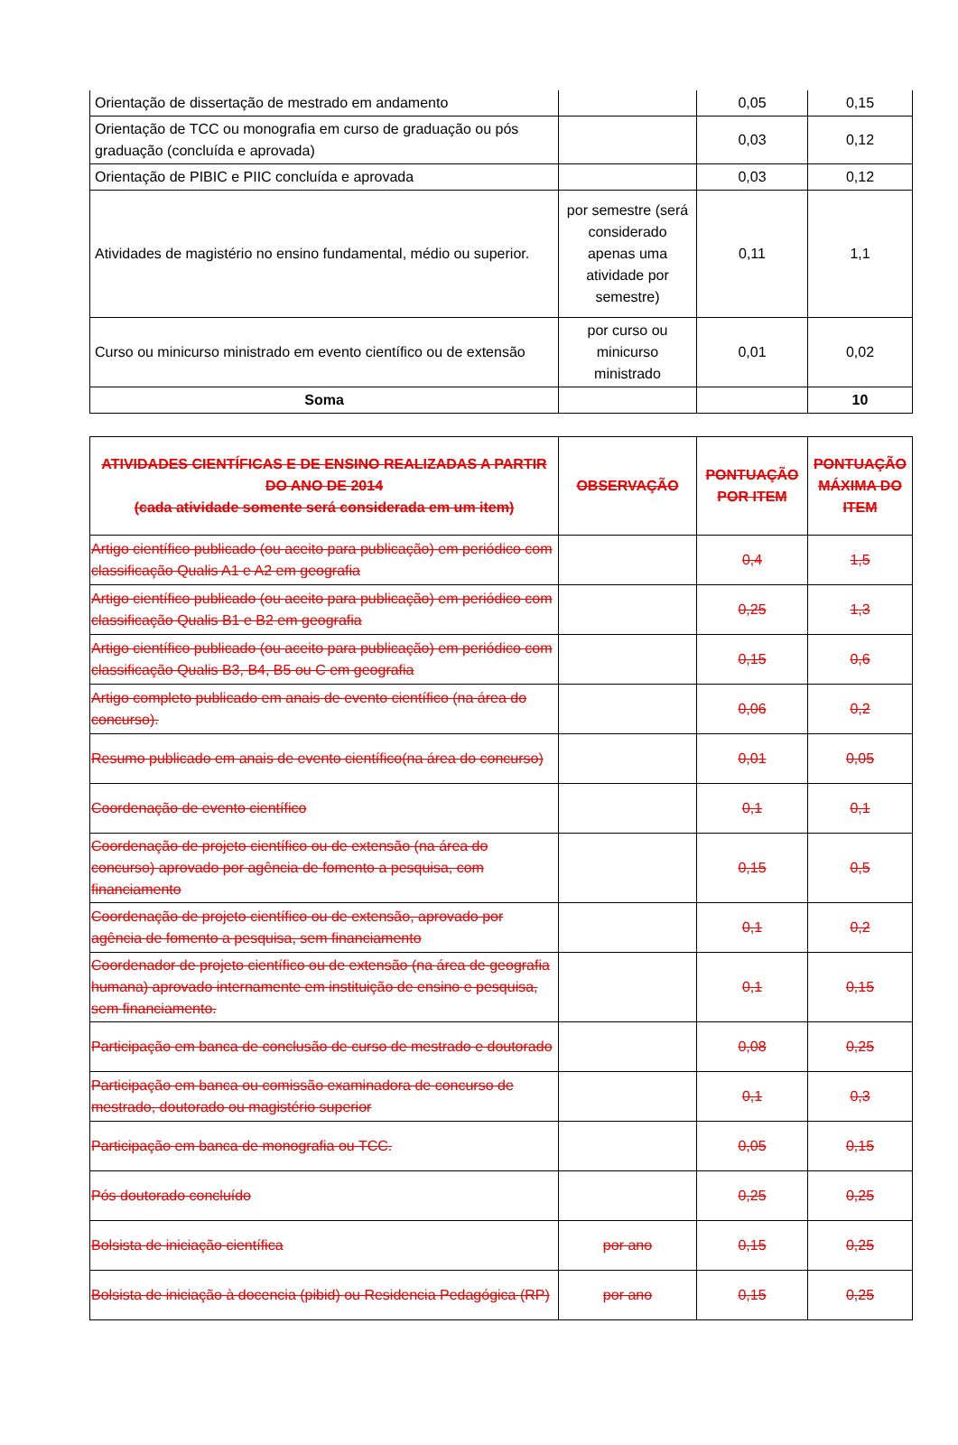| Orientação de dissertação de mestrado em andamento | | 0,05 | 0,15 |
| Orientação de TCC ou monografia em curso de graduação ou pós graduação (concluída e aprovada) | | 0,03 | 0,12 |
| Orientação de PIBIC e PIIC concluída e aprovada | | 0,03 | 0,12 |
| Atividades de magistério no ensino fundamental, médio ou superior. | por semestre (será considerado apenas uma atividade por semestre) | 0,11 | 1,1 |
| Curso ou minicurso ministrado em evento científico ou de extensão | por curso ou minicurso ministrado | 0,01 | 0,02 |
| Soma | | | 10 |
| ATIVIDADES CIENTÍFICAS E DE ENSINO REALIZADAS A PARTIR DO ANO DE 2014 (cada atividade somente será considerada em um item) | OBSERVAÇÃO | PONTUAÇÃO POR ITEM | PONTUAÇÃO MÁXIMA DO ITEM |
| --- | --- | --- | --- |
| Artigo científico publicado (ou aceito para publicação) em periódico com classificação Qualis A1 e A2 em geografia | | 0,4 | 1,5 |
| Artigo científico publicado (ou aceito para publicação) em periódico com classificação Qualis B1 e B2 em geografia | | 0,25 | 1,3 |
| Artigo científico publicado (ou aceito para publicação) em periódico com classificação Qualis B3, B4, B5 ou C em geografia | | 0,15 | 0,6 |
| Artigo completo publicado em anais de evento científico (na área do concurso). | | 0,06 | 0,2 |
| Resumo publicado em anais de evento científico(na área do concurso) | | 0,01 | 0,05 |
| Coordenação de evento científico | | 0,1 | 0,1 |
| Coordenação de projeto científico ou de extensão (na área do concurso) aprovado por agência de fomento a pesquisa, com financiamento | | 0,15 | 0,5 |
| Coordenação de projeto científico ou de extensão, aprovado por agência de fomento a pesquisa, sem financiamento | | 0,1 | 0,2 |
| Coordenador de projeto científico ou de extensão (na área de geografia humana) aprovado internamente em instituição de ensino e pesquisa, sem financiamento. | | 0,1 | 0,15 |
| Participação em banca de conclusão de curso de mestrado e doutorado | | 0,08 | 0,25 |
| Participação em banca ou comissão examinadora de concurso de mestrado, doutorado ou magistério superior | | 0,1 | 0,3 |
| Participação em banca de monografia ou TCC. | | 0,05 | 0,15 |
| Pós doutorado concluído | | 0,25 | 0,25 |
| Bolsista de iniciação científica | por ano | 0,15 | 0,25 |
| Bolsista de iniciação à docencia (pibid) ou Residencia Pedagógica (RP) | por ano | 0,15 | 0,25 |